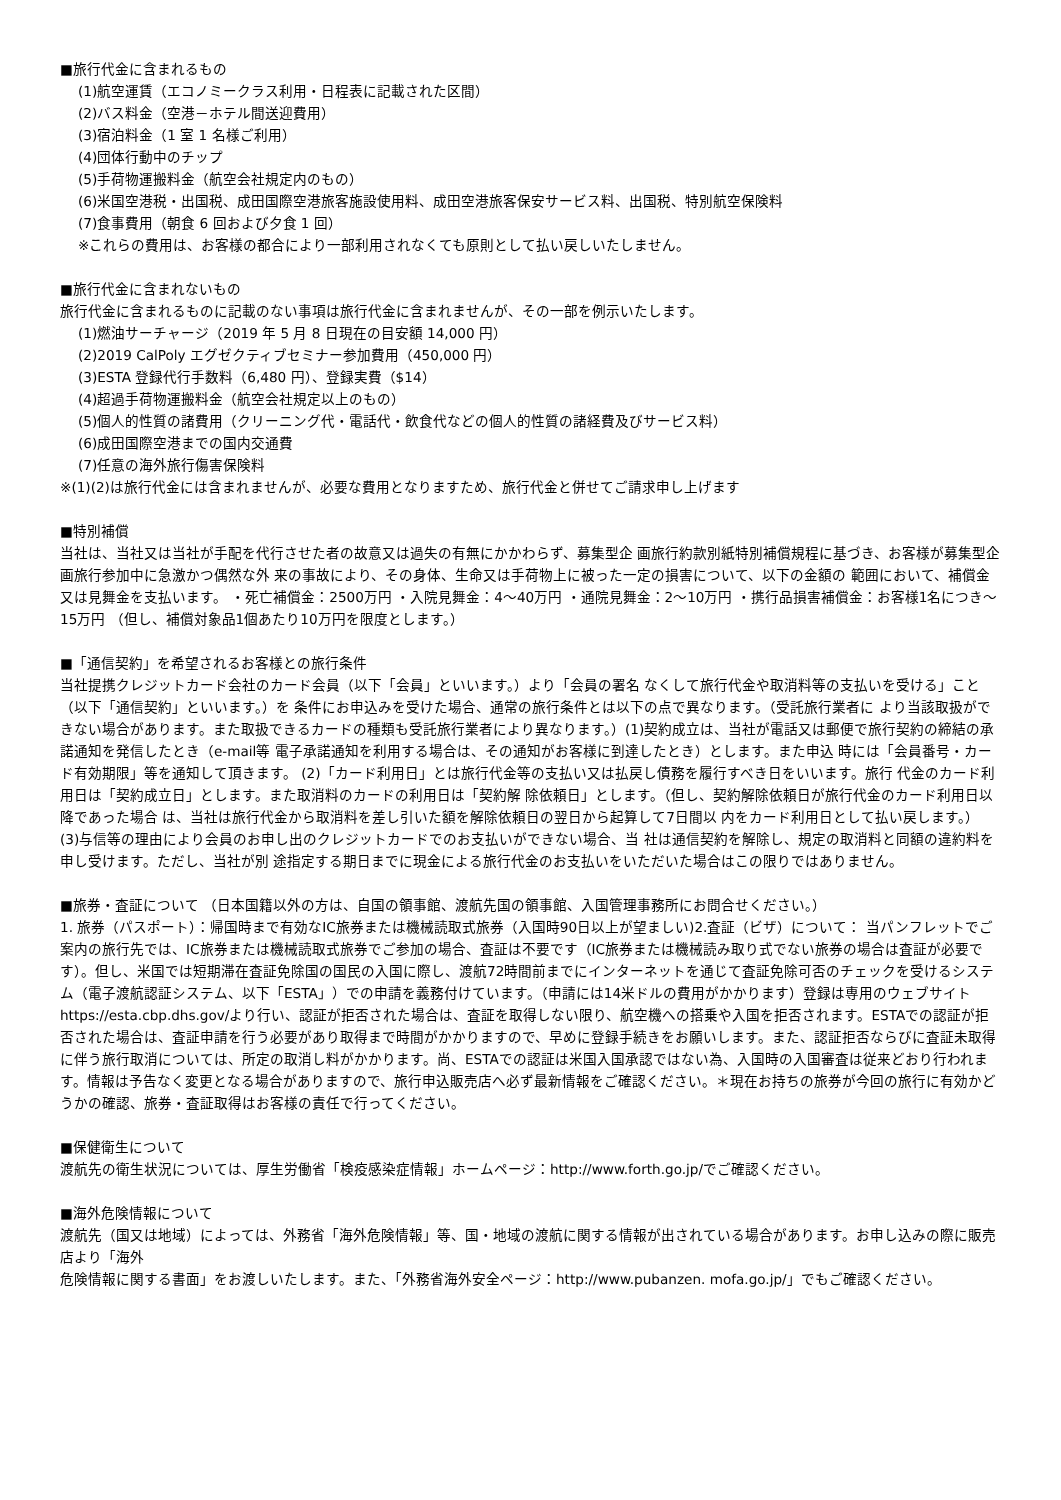■旅行代金に含まれるもの
(1)航空運賃（エコノミークラス利用・日程表に記載された区間）
(2)バス料金（空港－ホテル間送迎費用）
(3)宿泊料金（1 室 1 名様ご利用）
(4)団体行動中のチップ
(5)手荷物運搬料金（航空会社規定内のもの）
(6)米国空港税・出国税、成田国際空港旅客施設使用料、成田空港旅客保安サービス料、出国税、特別航空保険料
(7)食事費用（朝食 6 回および夕食 1 回）
※これらの費用は、お客様の都合により一部利用されなくても原則として払い戻しいたしません。
■旅行代金に含まれないもの
旅行代金に含まれるものに記載のない事項は旅行代金に含まれませんが、その一部を例示いたします。
(1)燃油サーチャージ（2019 年 5 月 8 日現在の目安額 14,000 円）
(2)2019 CalPoly エグゼクティブセミナー参加費用（450,000 円）
(3)ESTA 登録代行手数料（6,480 円）、登録実費（$14）
(4)超過手荷物運搬料金（航空会社規定以上のもの）
(5)個人的性質の諸費用（クリーニング代・電話代・飲食代などの個人的性質の諸経費及びサービス料）
(6)成田国際空港までの国内交通費
(7)任意の海外旅行傷害保険料
※(1)(2)は旅行代金には含まれませんが、必要な費用となりますため、旅行代金と併せてご請求申し上げます
■特別補償
当社は、当社又は当社が手配を代行させた者の故意又は過失の有無にかかわらず、募集型企 画旅行約款別紙特別補償規程に基づき、お客様が募集型企画旅行参加中に急激かつ偶然な外 来の事故により、その身体、生命又は手荷物上に被った一定の損害について、以下の金額の 範囲において、補償金又は見舞金を支払います。 ・死亡補償金：2500万円 ・入院見舞金：4～40万円 ・通院見舞金：2～10万円 ・携行品損害補償金：お客様1名につき～15万円 （但し、補償対象品1個あたり10万円を限度とします。）
■「通信契約」を希望されるお客様との旅行条件
当社提携クレジットカード会社のカード会員（以下「会員」といいます。）より「会員の署名 なくして旅行代金や取消料等の支払いを受ける」こと（以下「通信契約」といいます。）を 条件にお申込みを受けた場合、通常の旅行条件とは以下の点で異なります。（受託旅行業者に より当該取扱ができない場合があります。また取扱できるカードの種類も受託旅行業者により異なります。）(1)契約成立は、当社が電話又は郵便で旅行契約の締結の承諾通知を発信したとき（e-mail等 電子承諾通知を利用する場合は、その通知がお客様に到達したとき）とします。また申込 時には「会員番号・カード有効期限」等を通知して頂きます。 (2)「カード利用日」とは旅行代金等の支払い又は払戻し債務を履行すべき日をいいます。旅行 代金のカード利用日は「契約成立日」とします。また取消料のカードの利用日は「契約解 除依頼日」とします。（但し、契約解除依頼日が旅行代金のカード利用日以降であった場合 は、当社は旅行代金から取消料を差し引いた額を解除依頼日の翌日から起算して7日間以 内をカード利用日として払い戻します。） (3)与信等の理由により会員のお申し出のクレジットカードでのお支払いができない場合、当 社は通信契約を解除し、規定の取消料と同額の違約料を申し受けます。ただし、当社が別 途指定する期日までに現金による旅行代金のお支払いをいただいた場合はこの限りではありません。
■旅券・査証について （日本国籍以外の方は、自国の領事館、渡航先国の領事館、入国管理事務所にお問合せください。）
1. 旅券（パスポート）：帰国時まで有効なIC旅券または機械読取式旅券（入国時90日以上が望ましい)2.査証（ビザ）について： 当パンフレットでご案内の旅行先では、IC旅券または機械読取式旅券でご参加の場合、査証は不要です（IC旅券または機械読み取り式でない旅券の場合は査証が必要です）。但し、米国では短期滞在査証免除国の国民の入国に際し、渡航72時間前までにインターネットを通じて査証免除可否のチェックを受けるシステム（電子渡航認証システム、以下「ESTA」）での申請を義務付けています。（申請には14米ドルの費用がかかります）登録は専用のウェブサイトhttps://esta.cbp.dhs.gov/より行い、認証が拒否された場合は、査証を取得しない限り、航空機への搭乗や入国を拒否されます。ESTAでの認証が拒否された場合は、査証申請を行う必要があり取得まで時間がかかりますので、早めに登録手続きをお願いします。また、認証拒否ならびに査証未取得に伴う旅行取消については、所定の取消し料がかかります。尚、ESTAでの認証は米国入国承認ではない為、入国時の入国審査は従来どおり行われます。情報は予告なく変更となる場合がありますので、旅行申込販売店へ必ず最新情報をご確認ください。＊現在お持ちの旅券が今回の旅行に有効かどうかの確認、旅券・査証取得はお客様の責任で行ってください。
■保健衛生について
渡航先の衛生状況については、厚生労働省「検疫感染症情報」ホームページ：http://www.forth.go.jp/でご確認ください。
■海外危険情報について
渡航先（国又は地域）によっては、外務省「海外危険情報」等、国・地域の渡航に関する情報が出されている場合があります。お申し込みの際に販売店より「海外
危険情報に関する書面」をお渡しいたします。また、「外務省海外安全ページ：http://www.pubanzen. mofa.go.jp/」でもご確認ください。